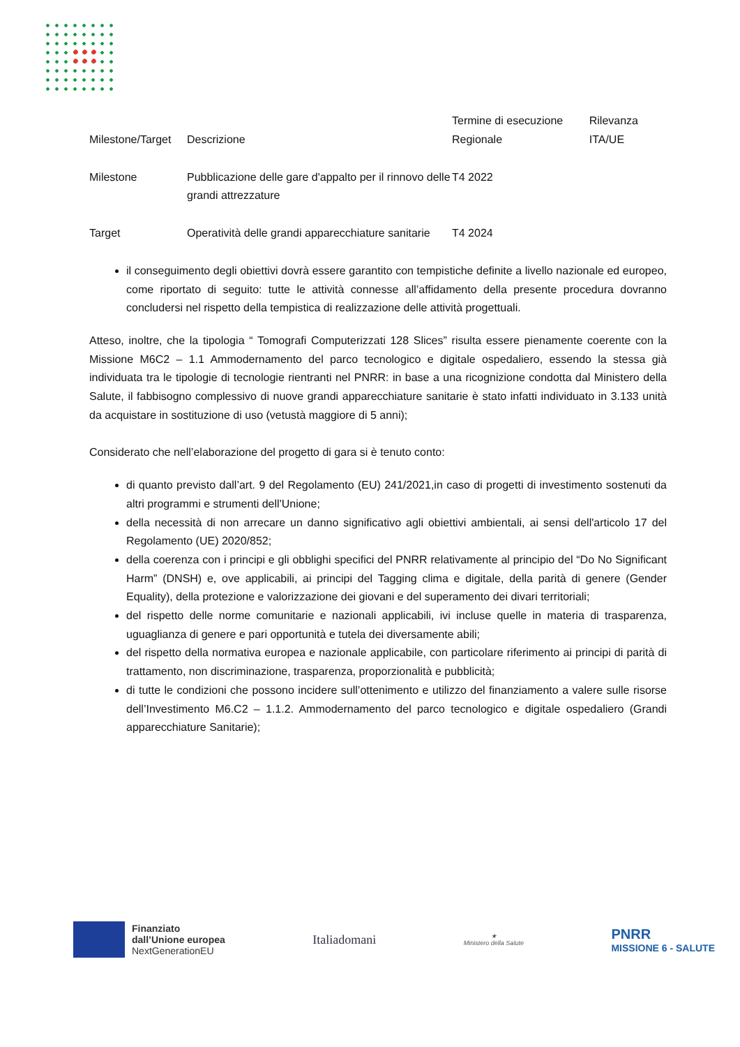| Milestone/Target | Descrizione | Termine di esecuzione Regionale | Rilevanza ITA/UE |
| Milestone | Pubblicazione delle gare d'appalto per il rinnovo delle grandi attrezzature | T4 2022 | |
| Target | Operatività delle grandi apparecchiature sanitarie | T4 2024 | |
il conseguimento degli obiettivi dovrà essere garantito con tempistiche definite a livello nazionale ed europeo, come riportato di seguito: tutte le attività connesse all’affidamento della presente procedura dovranno concludersi nel rispetto della tempistica di realizzazione delle attività progettuali.
Atteso, inoltre, che la tipologia “ Tomografi Computerizzati 128 Slices” risulta essere pienamente coerente con la Missione M6C2 – 1.1 Ammodernamento del parco tecnologico e digitale ospedaliero, essendo la stessa già individuata tra le tipologie di tecnologie rientranti nel PNRR: in base a una ricognizione condotta dal Ministero della Salute, il fabbisogno complessivo di nuove grandi apparecchiature sanitarie è stato infatti individuato in 3.133 unità da acquistare in sostituzione di uso (vetustà maggiore di 5 anni);
Considerato che nell’elaborazione del progetto di gara si è tenuto conto:
di quanto previsto dall’art. 9 del Regolamento (EU) 241/2021,in caso di progetti di investimento sostenuti da altri programmi e strumenti dell'Unione;
della necessità di non arrecare un danno significativo agli obiettivi ambientali, ai sensi dell'articolo 17 del Regolamento (UE) 2020/852;
della coerenza con i principi e gli obblighi specifici del PNRR relativamente al principio del “Do No Significant Harm” (DNSH) e, ove applicabili, ai principi del Tagging clima e digitale, della parità di genere (Gender Equality), della protezione e valorizzazione dei giovani e del superamento dei divari territoriali;
del rispetto delle norme comunitarie e nazionali applicabili, ivi incluse quelle in materia di trasparenza, uguaglianza di genere e pari opportunità e tutela dei diversamente abili;
del rispetto della normativa europea e nazionale applicabile, con particolare riferimento ai principi di parità di trattamento, non discriminazione, trasparenza, proporzionalità e pubblicità;
di tutte le condizioni che possono incidere sull’ottenimento e utilizzo del finanziamento a valere sulle risorse dell’Investimento M6.C2 – 1.1.2. Ammodernamento del parco tecnologico e digitale ospedaliero (Grandi apparecchiature Sanitarie);
Finanziato
dall’Unione europea
NextGenerationEU
Italiadomani
★
Ministero della Salute
PNRR
MISSIONE 6 - SALUTE